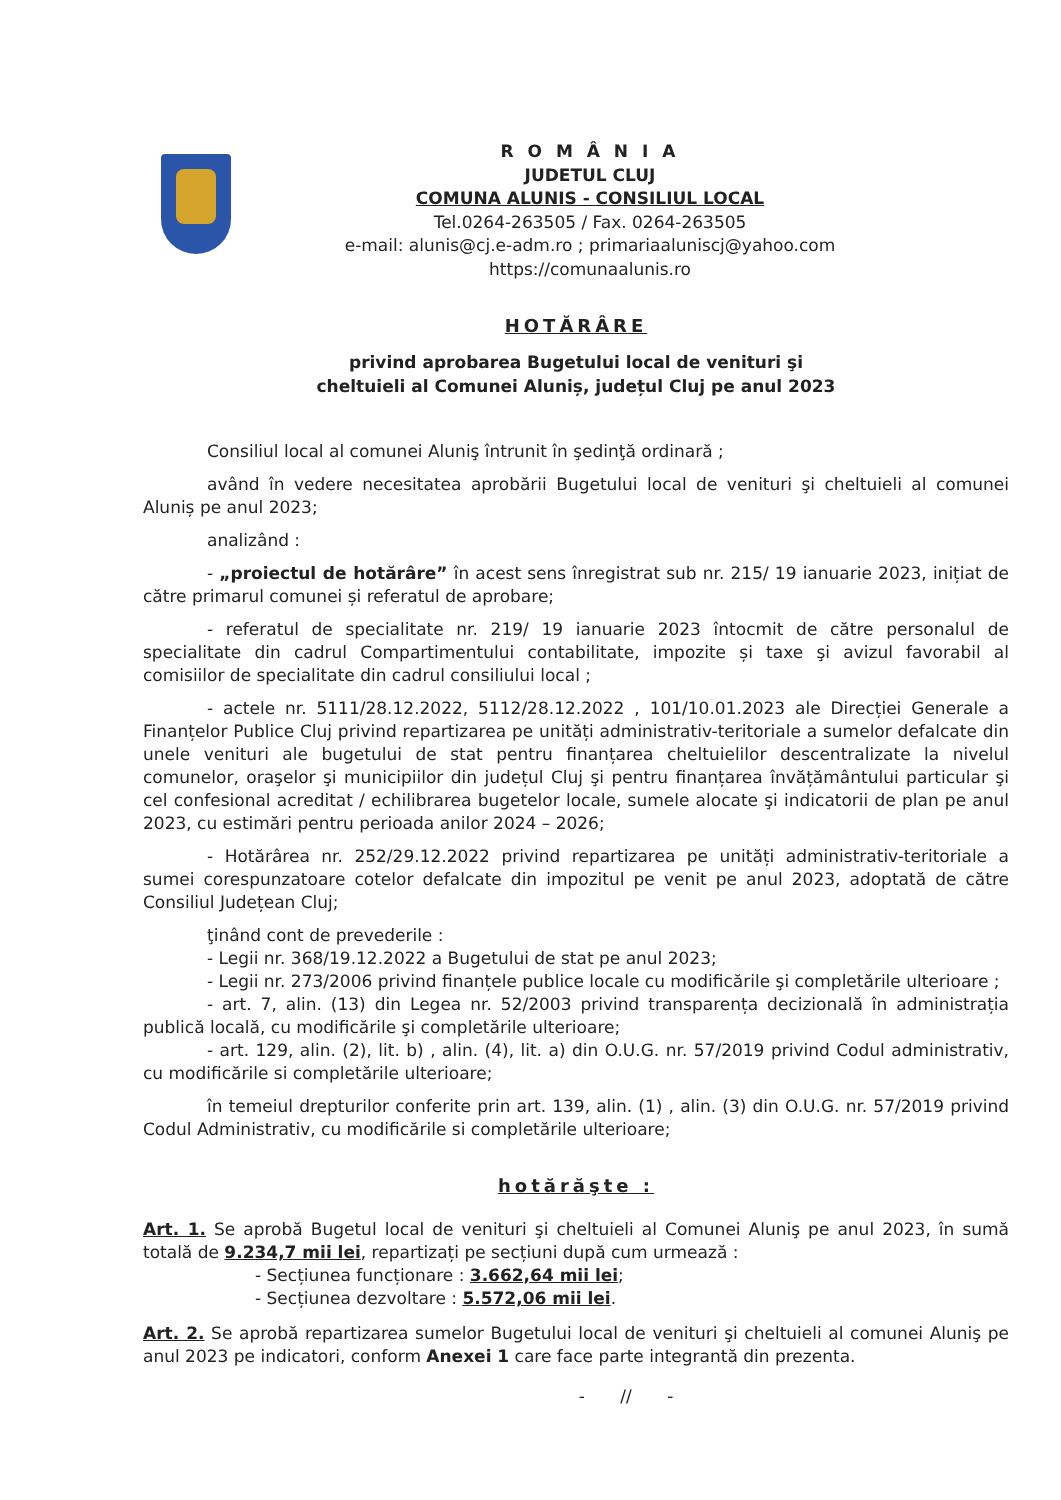R O M Â N I A
JUDETUL CLUJ
COMUNA ALUNIS - CONSILIUL LOCAL
Tel.0264-263505 / Fax. 0264-263505
e-mail: alunis@cj.e-adm.ro ; primariaaluniscj@yahoo.com
https://comunaalunis.ro
HOTĂRÂRE
privind aprobarea Bugetului local de venituri şi
cheltuieli al Comunei Aluniș, județul Cluj pe anul 2023
Consiliul local al comunei Aluniş întrunit în şedinţă ordinară ;
având în vedere necesitatea aprobării Bugetului local de venituri şi cheltuieli al comunei Aluniș pe anul 2023;
analizând :
- „proiectul de hotărâre” în acest sens înregistrat sub nr. 215/ 19 ianuarie 2023, inițiat de către primarul comunei și referatul de aprobare;
- referatul de specialitate nr. 219/ 19 ianuarie 2023 întocmit de către personalul de specialitate din cadrul Compartimentului contabilitate, impozite și taxe şi avizul favorabil al comisiilor de specialitate din cadrul consiliului local ;
- actele nr. 5111/28.12.2022, 5112/28.12.2022 , 101/10.01.2023 ale Direcției Generale a Finanțelor Publice Cluj privind repartizarea pe unități administrativ-teritoriale a sumelor defalcate din unele venituri ale bugetului de stat pentru finanțarea cheltuielilor descentralizate la nivelul comunelor, oraşelor şi municipiilor din județul Cluj şi pentru finanțarea învățământului particular şi cel confesional acreditat / echilibrarea bugetelor locale, sumele alocate şi indicatorii de plan pe anul 2023, cu estimări pentru perioada anilor 2024 – 2026;
- Hotărârea nr. 252/29.12.2022 privind repartizarea pe unități administrativ-teritoriale a sumei corespunzatoare cotelor defalcate din impozitul pe venit pe anul 2023, adoptată de către Consiliul Județean Cluj;
ţinând cont de prevederile :
- Legii nr. 368/19.12.2022 a Bugetului de stat pe anul 2023;
- Legii nr. 273/2006 privind finanțele publice locale cu modificările şi completările ulterioare ;
- art. 7, alin. (13) din Legea nr. 52/2003 privind transparența decizională în administrația publică locală, cu modificările şi completările ulterioare;
- art. 129, alin. (2), lit. b) , alin. (4), lit. a) din O.U.G. nr. 57/2019 privind Codul administrativ, cu modificările si completările ulterioare;
în temeiul drepturilor conferite prin art. 139, alin. (1) , alin. (3) din O.U.G. nr. 57/2019 privind Codul Administrativ, cu modificările si completările ulterioare;
hotărăşte :
Art. 1. Se aprobă Bugetul local de venituri şi cheltuieli al Comunei Aluniş pe anul 2023, în sumă totală de 9.234,7 mii lei, repartizați pe secțiuni după cum urmează :
- Secțiunea funcționare : 3.662,64 mii lei;
- Secțiunea dezvoltare : 5.572,06 mii lei.
Art. 2. Se aprobă repartizarea sumelor Bugetului local de venituri şi cheltuieli al comunei Aluniş pe anul 2023 pe indicatori, conform Anexei 1 care face parte integrantă din prezenta.
- // -